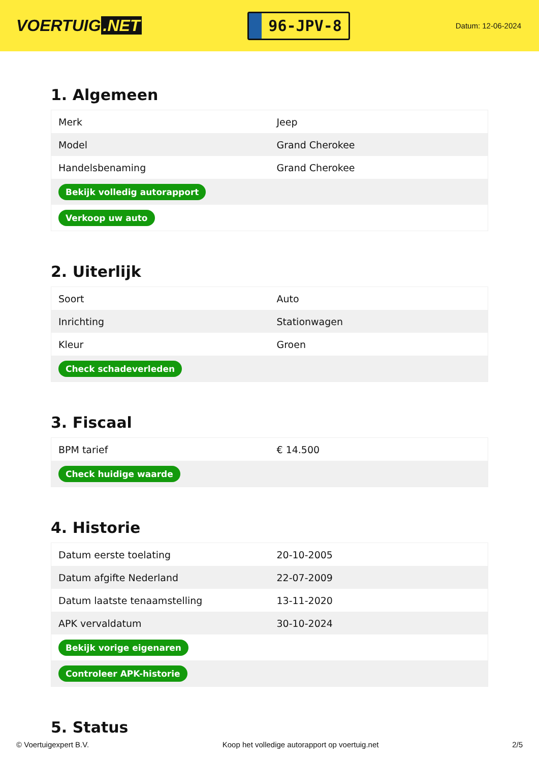VOERTUIG.NET
96-JPV-8
Datum: 12-06-2024
1. Algemeen
| Merk | Jeep |
| Model | Grand Cherokee |
| Handelsbenaming | Grand Cherokee |
| Bekijk volledig autorapport | |
| Verkoop uw auto | |
2. Uiterlijk
| Soort | Auto |
| Inrichting | Stationwagen |
| Kleur | Groen |
| Check schadeverleden | |
3. Fiscaal
| BPM tarief | € 14.500 |
| Check huidige waarde | |
4. Historie
| Datum eerste toelating | 20-10-2005 |
| Datum afgifte Nederland | 22-07-2009 |
| Datum laatste tenaamstelling | 13-11-2020 |
| APK vervaldatum | 30-10-2024 |
| Bekijk vorige eigenaren | |
| Controleer APK-historie | |
5. Status
© Voertuigexpert B.V. Koop het volledige autorapport op voertuig.net 2/5